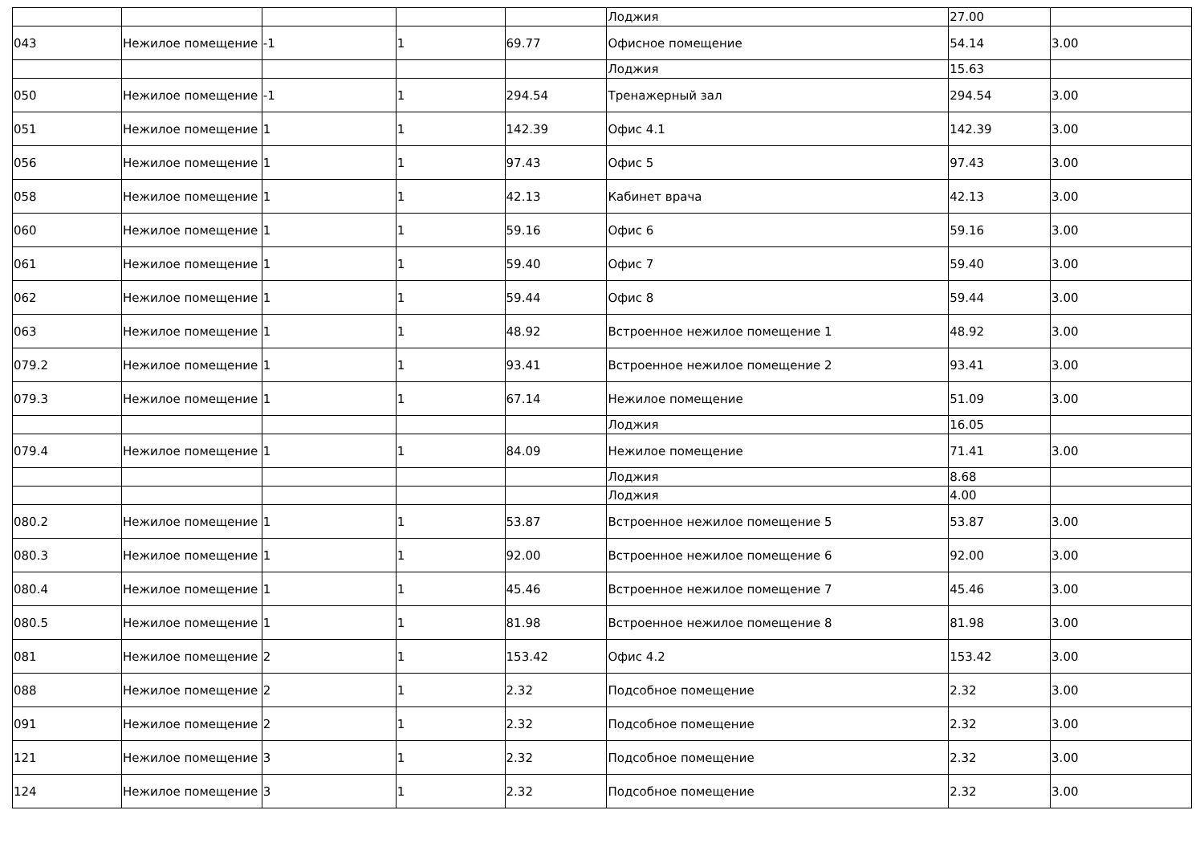| | | | | | Лоджия | 27.00 | |
| 043 | Нежилое помещение | -1 | 1 | 69.77 | Офисное помещение | 54.14 | 3.00 |
| | | | | | Лоджия | 15.63 | |
| 050 | Нежилое помещение | -1 | 1 | 294.54 | Тренажерный зал | 294.54 | 3.00 |
| 051 | Нежилое помещение | 1 | 1 | 142.39 | Офис 4.1 | 142.39 | 3.00 |
| 056 | Нежилое помещение | 1 | 1 | 97.43 | Офис 5 | 97.43 | 3.00 |
| 058 | Нежилое помещение | 1 | 1 | 42.13 | Кабинет врача | 42.13 | 3.00 |
| 060 | Нежилое помещение | 1 | 1 | 59.16 | Офис 6 | 59.16 | 3.00 |
| 061 | Нежилое помещение | 1 | 1 | 59.40 | Офис 7 | 59.40 | 3.00 |
| 062 | Нежилое помещение | 1 | 1 | 59.44 | Офис 8 | 59.44 | 3.00 |
| 063 | Нежилое помещение | 1 | 1 | 48.92 | Встроенное нежилое помещение 1 | 48.92 | 3.00 |
| 079.2 | Нежилое помещение | 1 | 1 | 93.41 | Встроенное нежилое помещение 2 | 93.41 | 3.00 |
| 079.3 | Нежилое помещение | 1 | 1 | 67.14 | Нежилое помещение | 51.09 | 3.00 |
| | | | | | Лоджия | 16.05 | |
| 079.4 | Нежилое помещение | 1 | 1 | 84.09 | Нежилое помещение | 71.41 | 3.00 |
| | | | | | Лоджия | 8.68 | |
| | | | | | Лоджия | 4.00 | |
| 080.2 | Нежилое помещение | 1 | 1 | 53.87 | Встроенное нежилое помещение 5 | 53.87 | 3.00 |
| 080.3 | Нежилое помещение | 1 | 1 | 92.00 | Встроенное нежилое помещение 6 | 92.00 | 3.00 |
| 080.4 | Нежилое помещение | 1 | 1 | 45.46 | Встроенное нежилое помещение 7 | 45.46 | 3.00 |
| 080.5 | Нежилое помещение | 1 | 1 | 81.98 | Встроенное нежилое помещение 8 | 81.98 | 3.00 |
| 081 | Нежилое помещение | 2 | 1 | 153.42 | Офис 4.2 | 153.42 | 3.00 |
| 088 | Нежилое помещение | 2 | 1 | 2.32 | Подсобное помещение | 2.32 | 3.00 |
| 091 | Нежилое помещение | 2 | 1 | 2.32 | Подсобное помещение | 2.32 | 3.00 |
| 121 | Нежилое помещение | 3 | 1 | 2.32 | Подсобное помещение | 2.32 | 3.00 |
| 124 | Нежилое помещение | 3 | 1 | 2.32 | Подсобное помещение | 2.32 | 3.00 |